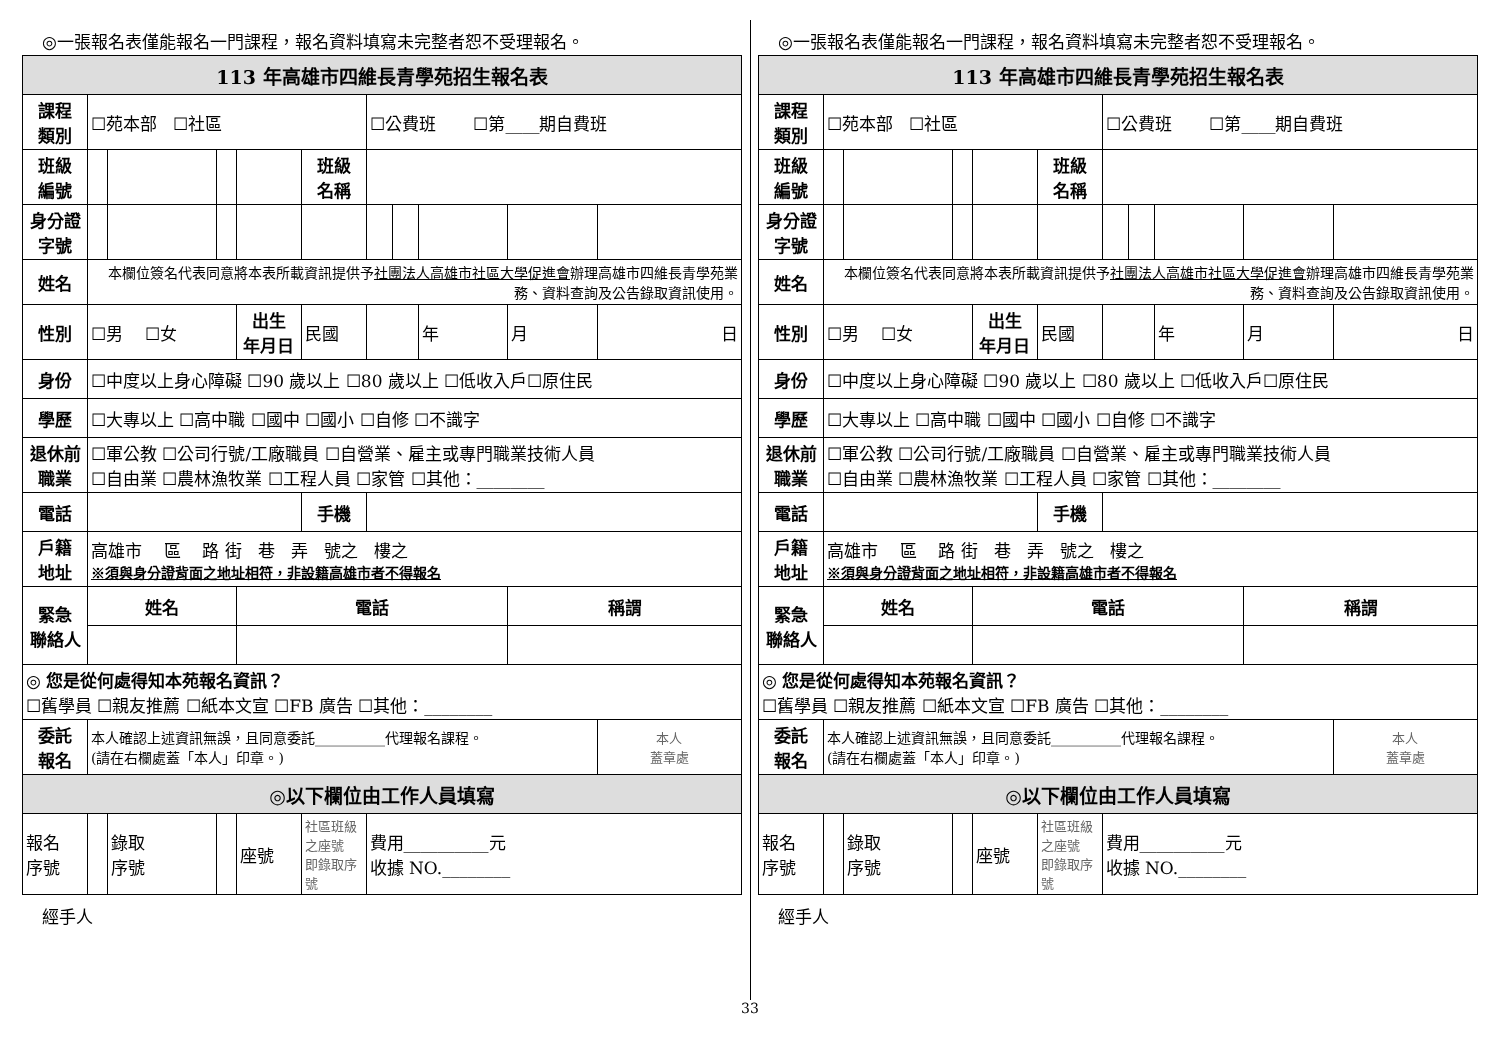◎一張報名表僅能報名一門課程，報名資料填寫未完整者恕不受理報名。
| 113 年高雄市四維長青學苑招生報名表 | | | | | | | | | | |
| 課程 類別 | ☐苑本部 ☐社區 | | | | | ☐公費班 ☐第____期自費班 | | | | |
| 班級 編號 | | | | | 班級 名稱 | | | | | |
| 身分證 字號 | | | | | | | | | | |
| 姓名 | 本欄位簽名代表同意將本表所載資訊提供予 社團法人高雄市社區大學促進會 辦理高雄市四維長青學苑業務、資料查詢及公告錄取資訊使用。 | | | | | | | | | |
| 性別 | ☐男 ☐女 | | | 出生 年月日 | 民國 | | | 年 | 月 | 日 |
| 身份 | ☐中度以上身心障礙 ☐90 歲以上 ☐80 歲以上 ☐低收入戶☐原住民 | | | | | | | | | |
| 學歷 | ☐大專以上 ☐高中職 ☐國中 ☐國小 ☐自修 ☐不識字 | | | | | | | | | |
| 退休前 職業 | ☐軍公教 ☐公司行號/工廠職員 ☐自營業、雇主或專門職業技術人員 ☐自由業 ☐農林漁牧業 ☐工程人員 ☐家管 ☐其他：________ | | | | | | | | | |
| 電話 | | | | | 手機 | | | | | |
| 戶籍 地址 | 高雄市 區 路 街 巷 弄 號之 樓之 ※須與身分證背面之地址相符，非設籍高雄市者不得報名 | | | | | | | | | |
| 緊急 聯絡人 | 姓名 | | | 電話 | | | | | 稱謂 | |
| ◎ 您是從何處得知本苑報名資訊？ ☐舊學員 ☐親友推薦 ☐紙本文宣 ☐FB 廣告 ☐其他：________ | | | | | | | | | | |
| 委託 報名 | 本人確認上述資訊無誤，且同意委託__________代理報名課程。 (請在右欄處蓋「本人」印章。) | | | | | | | | | 本人 蓋章處 |
| ◎以下欄位由工作人員填寫 | | | | | | | | | | |
| 報名 序號 | | 錄取 序號 | | 座號 | 社區班級之座號 即錄取序號 | 費用__________元 收據 NO.________ | | | | |
經手人
◎一張報名表僅能報名一門課程，報名資料填寫未完整者恕不受理報名。
| 113 年高雄市四維長青學苑招生報名表 | | | | | | | | | | |
| 課程 類別 | ☐苑本部 ☐社區 | | | | | ☐公費班 ☐第____期自費班 | | | | |
| 班級 編號 | | | | | 班級 名稱 | | | | | |
| 身分證 字號 | | | | | | | | | | |
| 姓名 | 本欄位簽名代表同意將本表所載資訊提供予 社團法人高雄市社區大學促進會 辦理高雄市四維長青學苑業務、資料查詢及公告錄取資訊使用。 | | | | | | | | | |
| 性別 | ☐男 ☐女 | | | 出生 年月日 | 民國 | | | 年 | 月 | 日 |
| 身份 | ☐中度以上身心障礙 ☐90 歲以上 ☐80 歲以上 ☐低收入戶☐原住民 | | | | | | | | | |
| 學歷 | ☐大專以上 ☐高中職 ☐國中 ☐國小 ☐自修 ☐不識字 | | | | | | | | | |
| 退休前 職業 | ☐軍公教 ☐公司行號/工廠職員 ☐自營業、雇主或專門職業技術人員 ☐自由業 ☐農林漁牧業 ☐工程人員 ☐家管 ☐其他：________ | | | | | | | | | |
| 電話 | | | | | 手機 | | | | | |
| 戶籍 地址 | 高雄市 區 路 街 巷 弄 號之 樓之 ※須與身分證背面之地址相符，非設籍高雄市者不得報名 | | | | | | | | | |
| 緊急 聯絡人 | 姓名 | | | 電話 | | | | | 稱謂 | |
| ◎ 您是從何處得知本苑報名資訊？ ☐舊學員 ☐親友推薦 ☐紙本文宣 ☐FB 廣告 ☐其他：________ | | | | | | | | | | |
| 委託 報名 | 本人確認上述資訊無誤，且同意委託__________代理報名課程。 (請在右欄處蓋「本人」印章。) | | | | | | | | | 本人 蓋章處 |
| ◎以下欄位由工作人員填寫 | | | | | | | | | | |
| 報名 序號 | | 錄取 序號 | | 座號 | 社區班級之座號 即錄取序號 | 費用__________元 收據 NO.________ | | | | |
經手人
33